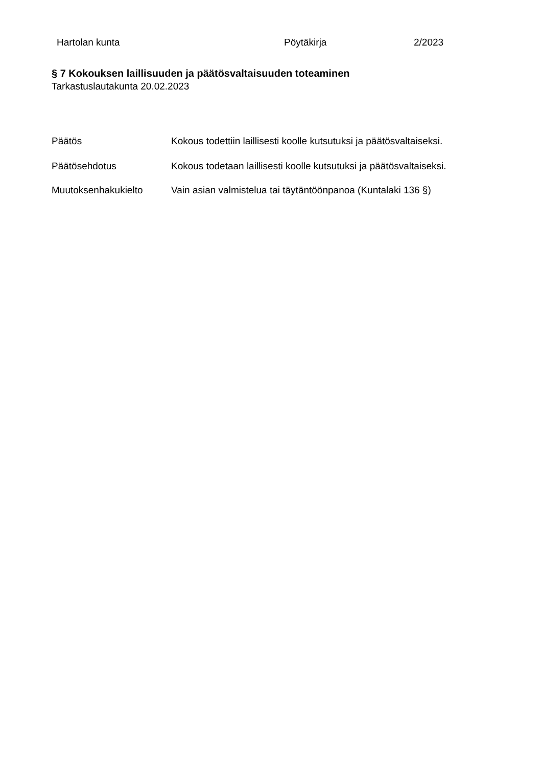Hartolan kunta Pöytäkirja 2/2023
§ 7 Kokouksen laillisuuden ja päätösvaltaisuuden toteaminen
Tarkastuslautakunta 20.02.2023
Päätös Kokous todettiin laillisesti koolle kutsutuksi ja päätösvaltaiseksi.
Päätösehdotus Kokous todetaan laillisesti koolle kutsutuksi ja päätösvaltaiseksi.
Muutoksenhakukielto Vain asian valmistelua tai täytäntöönpanoa (Kuntalaki 136 §)